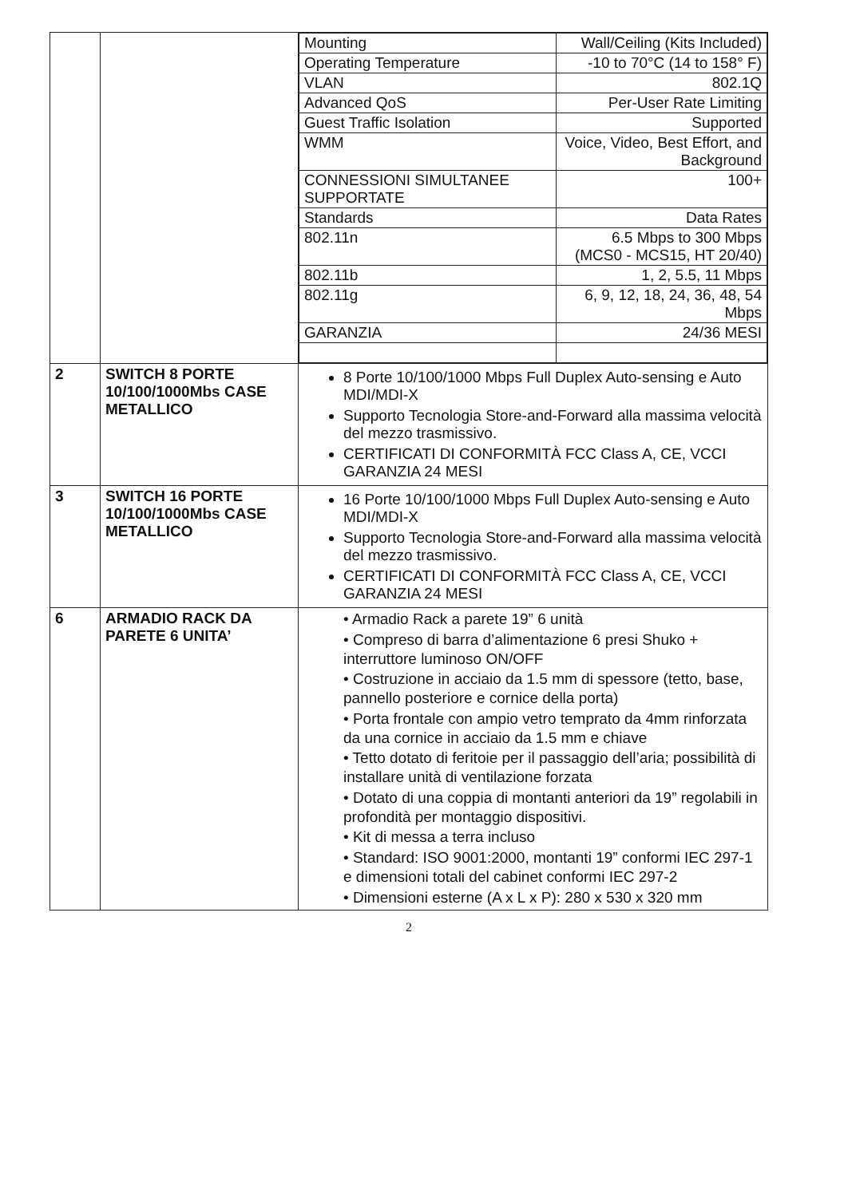| | | / Mounting / Wall/Ceiling (Kits Included) / / Operating Temperature / -10 to 70°C (14 to 158° F) / / VLAN / 802.1Q / / Advanced QoS / Per-User Rate Limiting / / Guest Traffic Isolation / Supported / / WMM / Voice, Video, Best Effort, and Background / / CONNESSIONI SIMULTANEE SUPPORTATE / 100+ / / Standards / Data Rates / / 802.11n / 6.5 Mbps to 300 Mbps (MCS0 - MCS15, HT 20/40) / / 802.11b / 1, 2, 5.5, 11 Mbps / / 802.11g / 6, 9, 12, 18, 24, 36, 48, 54 Mbps / / GARANZIA / 24/36 MESI / |
| 2 | SWITCH 8 PORTE 10/100/1000Mbs CASE METALLICO | 8 Porte 10/100/1000 Mbps Full Duplex Auto-sensing e Auto MDI/MDI-X Supporto Tecnologia Store-and-Forward alla massima velocità del mezzo trasmissivo. CERTIFICATI DI CONFORMITÀ FCC Class A, CE, VCCI GARANZIA 24 MESI |
| 3 | SWITCH 16 PORTE 10/100/1000Mbs CASE METALLICO | 16 Porte 10/100/1000 Mbps Full Duplex Auto-sensing e Auto MDI/MDI-X Supporto Tecnologia Store-and-Forward alla massima velocità del mezzo trasmissivo. CERTIFICATI DI CONFORMITÀ FCC Class A, CE, VCCI GARANZIA 24 MESI |
| 6 | ARMADIO RACK DA PARETE 6 UNITA’ | • Armadio Rack a parete 19” 6 unità • Compreso di barra d’alimentazione 6 presi Shuko + interruttore luminoso ON/OFF • Costruzione in acciaio da 1.5 mm di spessore (tetto, base, pannello posteriore e cornice della porta) • Porta frontale con ampio vetro temprato da 4mm rinforzata da una cornice in acciaio da 1.5 mm e chiave • Tetto dotato di feritoie per il passaggio dell’aria; possibilità di installare unità di ventilazione forzata • Dotato di una coppia di montanti anteriori da 19” regolabili in profondità per montaggio dispositivi. • Kit di messa a terra incluso • Standard: ISO 9001:2000, montanti 19” conformi IEC 297-1 e dimensioni totali del cabinet conformi IEC 297-2 • Dimensioni esterne (A x L x P): 280 x 530 x 320 mm |
2